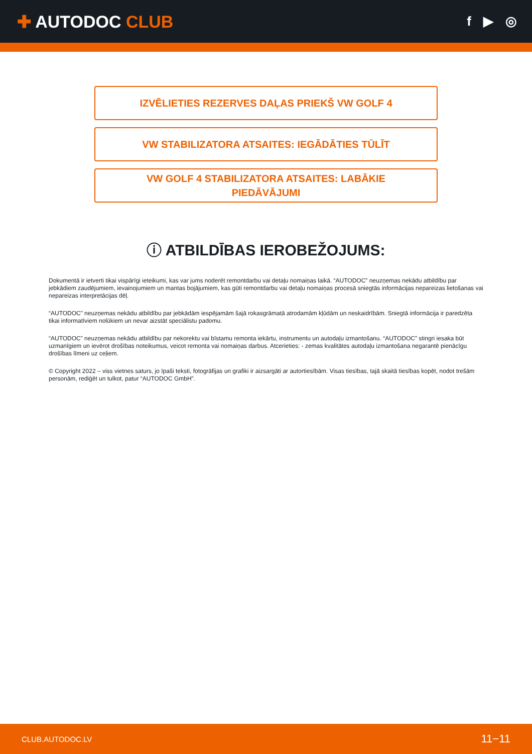✚ AUTODOC CLUB
f ▶ ◎
IZVĒLIETIES REZERVES DAĻAS PRIEKŠ VW GOLF 4
VW STABILIZATORA ATSAITES: IEGĀDĀTIES TŪLĪT
VW GOLF 4 STABILIZATORA ATSAITES: LABĀKIE
PIEDĀVĀJUMI
ⓘ ATBILDĪBAS IEROBEŽOJUMS:
Dokumentā ir ietverti tikai vispārīgi ieteikumi, kas var jums noderēt remontdarbu vai detaļu nomaiņas laikā. “AUTODOC” neuzņemas nekādu atbildību par jebkādiem zaudējumiem, ievainojumiem un mantas bojājumiem, kas gūti remontdarbu vai detaļu nomaiņas procesā sniegtās informācijas nepareizas lietošanas vai nepareizas interpretācijas dēļ.
“AUTODOC” neuzņemas nekādu atbildību par jebkādām iespējamām šajā rokasgrāmatā atrodamām kļūdām un neskaidrībām. Sniegtā informācija ir paredzēta tikai informatīviem nolūkiem un nevar aizstāt speciālistu padomu.
“AUTODOC” neuzņemas nekādu atbildību par nekorektu vai bīstamu remonta iekārtu, instrumentu un autodaļu izmantošanu. “AUTODOC” stingri iesaka būt uzmanīgiem un ievērot drošības noteikumus, veicot remonta vai nomaiņas darbus. Atcerieties: - zemas kvalitātes autodaļu izmantošana negarantē pienācīgu drošības līmeni uz ceļiem.
© Copyright 2022 – viss vietnes saturs, jo īpaši teksti, fotogrāfijas un grafiki ir aizsargāti ar autortiesībām. Visas tiesības, tajā skaitā tiesības kopēt, nodot trešām personām, rediģēt un tulkot, patur “AUTODOC GmbH”.
CLUB.AUTODOC.LV 11−11